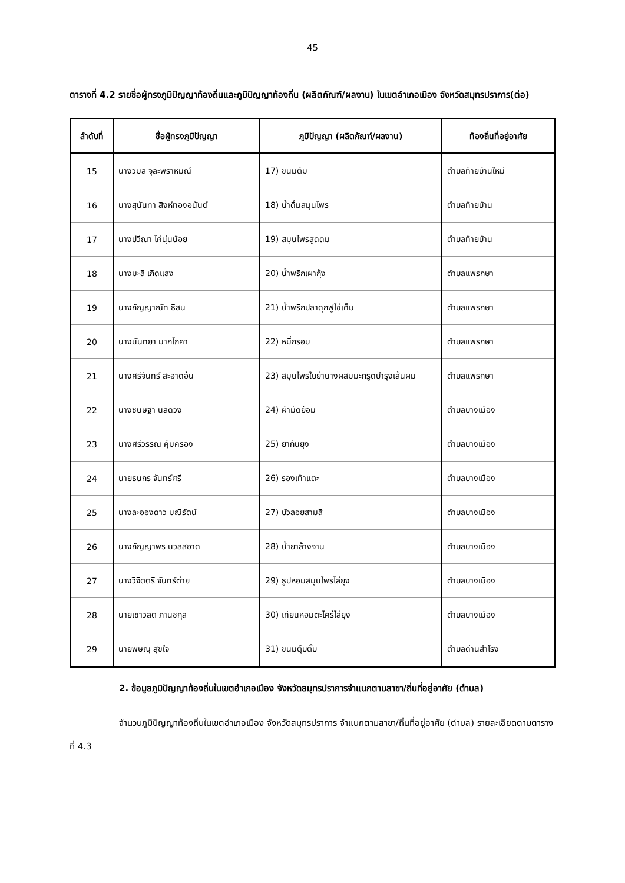45
ตารางที่ 4.2 รายชื่อผู้ทรงภูมิปัญญาท้องถิ่นและภูมิปัญญาท้องถิ่น (ผลิตภัณฑ์/ผลงาน) ในเขตอำเภอเมือง จังหวัดสมุทรปราการ(ต่อ)
| ลำดับที่ | ชื่อผู้ทรงภูมิปัญญา | ภูมิปัญญา (ผลิตภัณฑ์/ผลงาน) | ท้องถิ่นที่อยู่อาศัย |
| --- | --- | --- | --- |
| 15 | นางวิมล จุละพราหมณ์ | 17) ขนมต้ม | ตำบลท้ายบ้านใหม่ |
| 16 | นางสุนันทา สิงห์ทองอนันต์ | 18) น้ำดื่มสมุนไพร | ตำบลท้ายบ้าน |
| 17 | นางปวีณา ไค่นุ่นน้อย | 19) สมุนไพรสูดดม | ตำบลท้ายบ้าน |
| 18 | นางมะลิ เกิดแสง | 20) น้ำพริกเผากุ้ง | ตำบลแพรกษา |
| 19 | นางกัญญาณัท ธิสน | 21) น้ำพริกปลาดุกฟูไข่เค็ม | ตำบลแพรกษา |
| 20 | นางนันทยา มากโภคา | 22) หมี่กรอบ | ตำบลแพรกษา |
| 21 | นางศรีจันทร์ สะอาดอ้น | 23) สมุนไพรใบย่านางผสมมะกรูดบำรุงเส้นผม | ตำบลแพรกษา |
| 22 | นางชนิษฐา นิลดวง | 24) ผ้ามัดย้อม | ตำบลบางเมือง |
| 23 | นางศรีวรรณ คุ้มครอง | 25) ยากันยุง | ตำบลบางเมือง |
| 24 | นายธนกร จันทร์ศรี | 26) รองเท้าแตะ | ตำบลบางเมือง |
| 25 | นางละอองดาว มณีรัตน์ | 27) บัวลอยสามสี | ตำบลบางเมือง |
| 26 | นางกัญญาพร นวลสอาด | 28) น้ำยาล้างจาน | ตำบลบางเมือง |
| 27 | นางวิจิตตรี จันทร์ต่าย | 29) ธูปหอมสมุนไพรไล่ยุง | ตำบลบางเมือง |
| 28 | นายเชาวลิต ภานิชกุล | 30) เทียนหอมตะไคร้ไล่ยุง | ตำบลบางเมือง |
| 29 | นายพิษณุ สุขใจ | 31) ขนมตุ๊บตั๊บ | ตำบลด่านสำโรง |
2. ข้อมูลภูมิปัญญาท้องถิ่นในเขตอำเภอเมือง จังหวัดสมุทรปราการจำแนกตามสาขา/ถิ่นที่อยู่อาศัย (ตำบล)
จำนวนภูมิปัญญาท้องถิ่นในเขตอำเภอเมือง จังหวัดสมุทรปราการ จำแนกตามสาขา/ถิ่นที่อยู่อาศัย (ตำบล) รายละเอียดตามตารางที่ 4.3